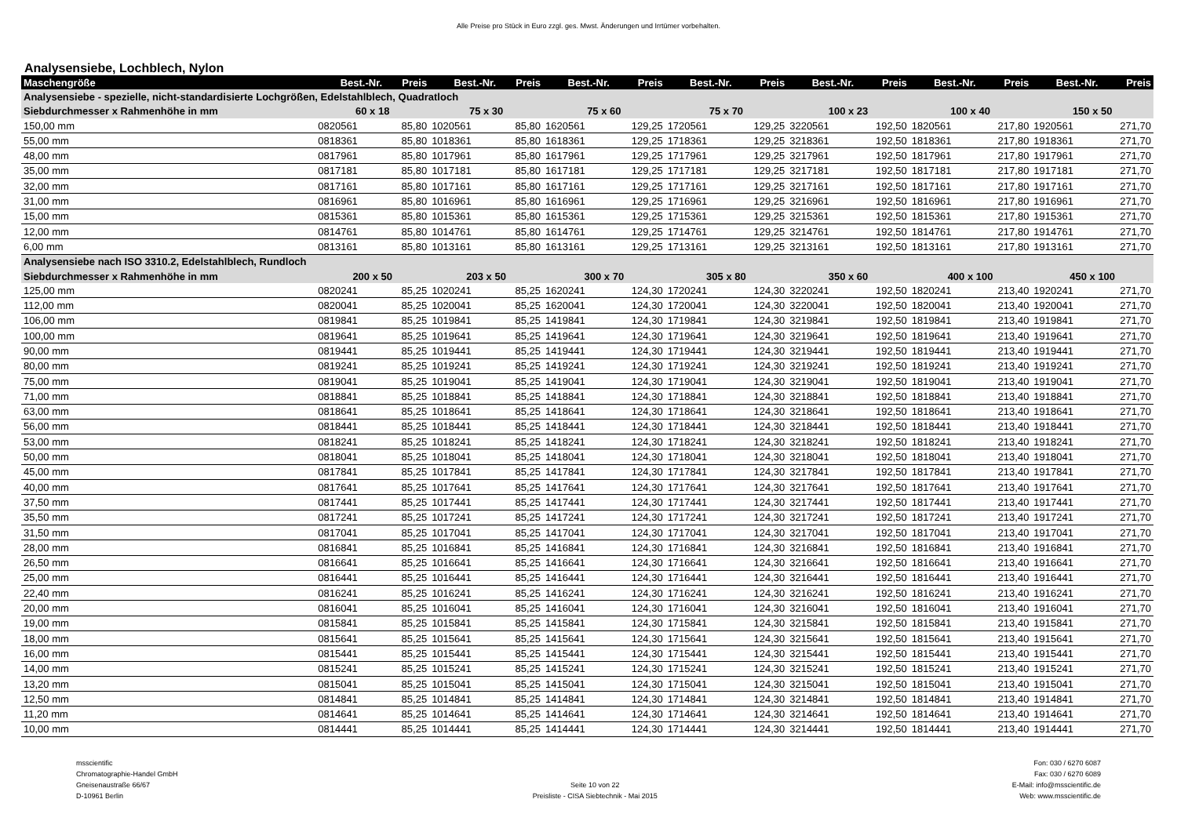Alle Preise pro Stück in Euro zzgl. ges. Mwst. Änderungen und Irrtümer vorbehalten.
Analysensiebe, Lochblech, Nylon
| Maschengröße | Best.-Nr. | Preis | Best.-Nr. | Preis | Best.-Nr. | Preis | Best.-Nr. | Preis | Best.-Nr. | Preis | Best.-Nr. | Preis | Best.-Nr. | Preis |
| --- | --- | --- | --- | --- | --- | --- | --- | --- | --- | --- | --- | --- | --- | --- |
| Analysensiebe - spezielle, nicht-standardisierte Lochgrößen, Edelstahlblech, Quadratloch | | | | | | | | | | | | | | |
| Siebdurchmesser x Rahmenhöhe in mm | 60 x 18 | | 75 x 30 | | 75 x 60 | | 75 x 70 | | 100 x 23 | | 100 x 40 | | 150 x 50 | |
| 150,00 mm | 0820561 | 85,80 | 1020561 | 85,80 | 1620561 | 129,25 | 1720561 | 129,25 | 3220561 | 192,50 | 1820561 | 217,80 | 1920561 | 271,70 |
| 55,00 mm | 0818361 | 85,80 | 1018361 | 85,80 | 1618361 | 129,25 | 1718361 | 129,25 | 3218361 | 192,50 | 1818361 | 217,80 | 1918361 | 271,70 |
| 48,00 mm | 0817961 | 85,80 | 1017961 | 85,80 | 1617961 | 129,25 | 1717961 | 129,25 | 3217961 | 192,50 | 1817961 | 217,80 | 1917961 | 271,70 |
| 35,00 mm | 0817181 | 85,80 | 1017181 | 85,80 | 1617181 | 129,25 | 1717181 | 129,25 | 3217181 | 192,50 | 1817181 | 217,80 | 1917181 | 271,70 |
| 32,00 mm | 0817161 | 85,80 | 1017161 | 85,80 | 1617161 | 129,25 | 1717161 | 129,25 | 3217161 | 192,50 | 1817161 | 217,80 | 1917161 | 271,70 |
| 31,00 mm | 0816961 | 85,80 | 1016961 | 85,80 | 1616961 | 129,25 | 1716961 | 129,25 | 3216961 | 192,50 | 1816961 | 217,80 | 1916961 | 271,70 |
| 15,00 mm | 0815361 | 85,80 | 1015361 | 85,80 | 1615361 | 129,25 | 1715361 | 129,25 | 3215361 | 192,50 | 1815361 | 217,80 | 1915361 | 271,70 |
| 12,00 mm | 0814761 | 85,80 | 1014761 | 85,80 | 1614761 | 129,25 | 1714761 | 129,25 | 3214761 | 192,50 | 1814761 | 217,80 | 1914761 | 271,70 |
| 6,00 mm | 0813161 | 85,80 | 1013161 | 85,80 | 1613161 | 129,25 | 1713161 | 129,25 | 3213161 | 192,50 | 1813161 | 217,80 | 1913161 | 271,70 |
| Analysensiebe nach ISO 3310.2, Edelstahlblech, Rundloch | | | | | | | | | | | | | | |
| Siebdurchmesser x Rahmenhöhe in mm | 200 x 50 | | 203 x 50 | | 300 x 70 | | 305 x 80 | | 350 x 60 | | 400 x 100 | | 450 x 100 | |
| 125,00 mm | 0820241 | 85,25 | 1020241 | 85,25 | 1620241 | 124,30 | 1720241 | 124,30 | 3220241 | 192,50 | 1820241 | 213,40 | 1920241 | 271,70 |
| 112,00 mm | 0820041 | 85,25 | 1020041 | 85,25 | 1620041 | 124,30 | 1720041 | 124,30 | 3220041 | 192,50 | 1820041 | 213,40 | 1920041 | 271,70 |
| 106,00 mm | 0819841 | 85,25 | 1019841 | 85,25 | 1419841 | 124,30 | 1719841 | 124,30 | 3219841 | 192,50 | 1819841 | 213,40 | 1919841 | 271,70 |
| 100,00 mm | 0819641 | 85,25 | 1019641 | 85,25 | 1419641 | 124,30 | 1719641 | 124,30 | 3219641 | 192,50 | 1819641 | 213,40 | 1919641 | 271,70 |
| 90,00 mm | 0819441 | 85,25 | 1019441 | 85,25 | 1419441 | 124,30 | 1719441 | 124,30 | 3219441 | 192,50 | 1819441 | 213,40 | 1919441 | 271,70 |
| 80,00 mm | 0819241 | 85,25 | 1019241 | 85,25 | 1419241 | 124,30 | 1719241 | 124,30 | 3219241 | 192,50 | 1819241 | 213,40 | 1919241 | 271,70 |
| 75,00 mm | 0819041 | 85,25 | 1019041 | 85,25 | 1419041 | 124,30 | 1719041 | 124,30 | 3219041 | 192,50 | 1819041 | 213,40 | 1919041 | 271,70 |
| 71,00 mm | 0818841 | 85,25 | 1018841 | 85,25 | 1418841 | 124,30 | 1718841 | 124,30 | 3218841 | 192,50 | 1818841 | 213,40 | 1918841 | 271,70 |
| 63,00 mm | 0818641 | 85,25 | 1018641 | 85,25 | 1418641 | 124,30 | 1718641 | 124,30 | 3218641 | 192,50 | 1818641 | 213,40 | 1918641 | 271,70 |
| 56,00 mm | 0818441 | 85,25 | 1018441 | 85,25 | 1418441 | 124,30 | 1718441 | 124,30 | 3218441 | 192,50 | 1818441 | 213,40 | 1918441 | 271,70 |
| 53,00 mm | 0818241 | 85,25 | 1018241 | 85,25 | 1418241 | 124,30 | 1718241 | 124,30 | 3218241 | 192,50 | 1818241 | 213,40 | 1918241 | 271,70 |
| 50,00 mm | 0818041 | 85,25 | 1018041 | 85,25 | 1418041 | 124,30 | 1718041 | 124,30 | 3218041 | 192,50 | 1818041 | 213,40 | 1918041 | 271,70 |
| 45,00 mm | 0817841 | 85,25 | 1017841 | 85,25 | 1417841 | 124,30 | 1717841 | 124,30 | 3217841 | 192,50 | 1817841 | 213,40 | 1917841 | 271,70 |
| 40,00 mm | 0817641 | 85,25 | 1017641 | 85,25 | 1417641 | 124,30 | 1717641 | 124,30 | 3217641 | 192,50 | 1817641 | 213,40 | 1917641 | 271,70 |
| 37,50 mm | 0817441 | 85,25 | 1017441 | 85,25 | 1417441 | 124,30 | 1717441 | 124,30 | 3217441 | 192,50 | 1817441 | 213,40 | 1917441 | 271,70 |
| 35,50 mm | 0817241 | 85,25 | 1017241 | 85,25 | 1417241 | 124,30 | 1717241 | 124,30 | 3217241 | 192,50 | 1817241 | 213,40 | 1917241 | 271,70 |
| 31,50 mm | 0817041 | 85,25 | 1017041 | 85,25 | 1417041 | 124,30 | 1717041 | 124,30 | 3217041 | 192,50 | 1817041 | 213,40 | 1917041 | 271,70 |
| 28,00 mm | 0816841 | 85,25 | 1016841 | 85,25 | 1416841 | 124,30 | 1716841 | 124,30 | 3216841 | 192,50 | 1816841 | 213,40 | 1916841 | 271,70 |
| 26,50 mm | 0816641 | 85,25 | 1016641 | 85,25 | 1416641 | 124,30 | 1716641 | 124,30 | 3216641 | 192,50 | 1816641 | 213,40 | 1916641 | 271,70 |
| 25,00 mm | 0816441 | 85,25 | 1016441 | 85,25 | 1416441 | 124,30 | 1716441 | 124,30 | 3216441 | 192,50 | 1816441 | 213,40 | 1916441 | 271,70 |
| 22,40 mm | 0816241 | 85,25 | 1016241 | 85,25 | 1416241 | 124,30 | 1716241 | 124,30 | 3216241 | 192,50 | 1816241 | 213,40 | 1916241 | 271,70 |
| 20,00 mm | 0816041 | 85,25 | 1016041 | 85,25 | 1416041 | 124,30 | 1716041 | 124,30 | 3216041 | 192,50 | 1816041 | 213,40 | 1916041 | 271,70 |
| 19,00 mm | 0815841 | 85,25 | 1015841 | 85,25 | 1415841 | 124,30 | 1715841 | 124,30 | 3215841 | 192,50 | 1815841 | 213,40 | 1915841 | 271,70 |
| 18,00 mm | 0815641 | 85,25 | 1015641 | 85,25 | 1415641 | 124,30 | 1715641 | 124,30 | 3215641 | 192,50 | 1815641 | 213,40 | 1915641 | 271,70 |
| 16,00 mm | 0815441 | 85,25 | 1015441 | 85,25 | 1415441 | 124,30 | 1715441 | 124,30 | 3215441 | 192,50 | 1815441 | 213,40 | 1915441 | 271,70 |
| 14,00 mm | 0815241 | 85,25 | 1015241 | 85,25 | 1415241 | 124,30 | 1715241 | 124,30 | 3215241 | 192,50 | 1815241 | 213,40 | 1915241 | 271,70 |
| 13,20 mm | 0815041 | 85,25 | 1015041 | 85,25 | 1415041 | 124,30 | 1715041 | 124,30 | 3215041 | 192,50 | 1815041 | 213,40 | 1915041 | 271,70 |
| 12,50 mm | 0814841 | 85,25 | 1014841 | 85,25 | 1414841 | 124,30 | 1714841 | 124,30 | 3214841 | 192,50 | 1814841 | 213,40 | 1914841 | 271,70 |
| 11,20 mm | 0814641 | 85,25 | 1014641 | 85,25 | 1414641 | 124,30 | 1714641 | 124,30 | 3214641 | 192,50 | 1814641 | 213,40 | 1914641 | 271,70 |
| 10,00 mm | 0814441 | 85,25 | 1014441 | 85,25 | 1414441 | 124,30 | 1714441 | 124,30 | 3214441 | 192,50 | 1814441 | 213,40 | 1914441 | 271,70 |
msscientific
Chromatographie-Handel GmbH
Gneisenaustraße 66/67
D-10961 Berlin
Seite 10 von 22
Preisliste - CISA Siebtechnik - Mai 2015
Fon: 030 / 6270 6087
Fax: 030 / 6270 6089
E-Mail: info@msscientific.de
Web: www.msscientific.de